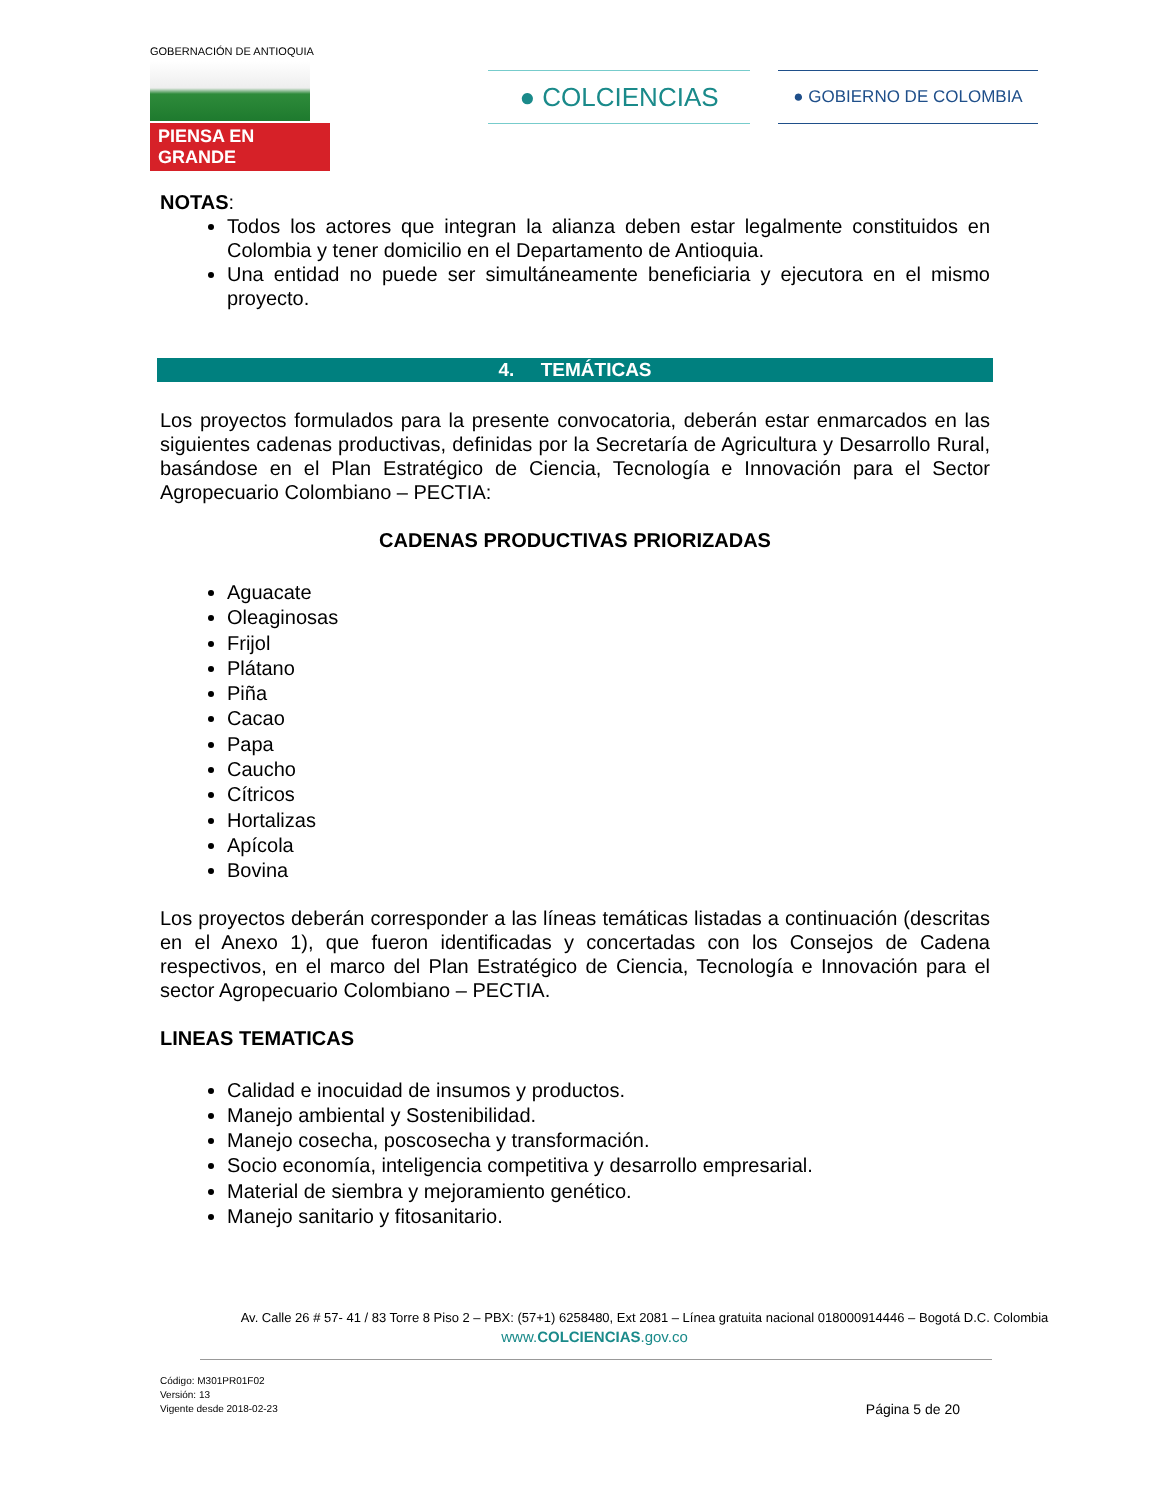GOBERNACIÓN DE ANTIOQUIA
PIENSA EN GRANDE
● COLCIENCIAS ● GOBIERNO DE COLOMBIA
NOTAS:
Todos los actores que integran la alianza deben estar legalmente constituidos en Colombia y tener domicilio en el Departamento de Antioquia.
Una entidad no puede ser simultáneamente beneficiaria y ejecutora en el mismo proyecto.
4. TEMÁTICAS
Los proyectos formulados para la presente convocatoria, deberán estar enmarcados en las siguientes cadenas productivas, definidas por la Secretaría de Agricultura y Desarrollo Rural, basándose en el Plan Estratégico de Ciencia, Tecnología e Innovación para el Sector Agropecuario Colombiano – PECTIA:
CADENAS PRODUCTIVAS PRIORIZADAS
Aguacate
Oleaginosas
Frijol
Plátano
Piña
Cacao
Papa
Caucho
Cítricos
Hortalizas
Apícola
Bovina
Los proyectos deberán corresponder a las líneas temáticas listadas a continuación (descritas en el Anexo 1), que fueron identificadas y concertadas con los Consejos de Cadena respectivos, en el marco del Plan Estratégico de Ciencia, Tecnología e Innovación para el sector Agropecuario Colombiano – PECTIA.
LINEAS TEMATICAS
Calidad e inocuidad de insumos y productos.
Manejo ambiental y Sostenibilidad.
Manejo cosecha, poscosecha y transformación.
Socio economía, inteligencia competitiva y desarrollo empresarial.
Material de siembra y mejoramiento genético.
Manejo sanitario y fitosanitario.
Av. Calle 26 # 57- 41 / 83 Torre 8 Piso 2 – PBX: (57+1) 6258480, Ext 2081 – Línea gratuita nacional 018000914446 – Bogotá D.C. Colombia
www.COLCIENCIAS.gov.co
Código: M301PR01F02
Versión: 13
Vigente desde 2018-02-23
Página 5 de 20